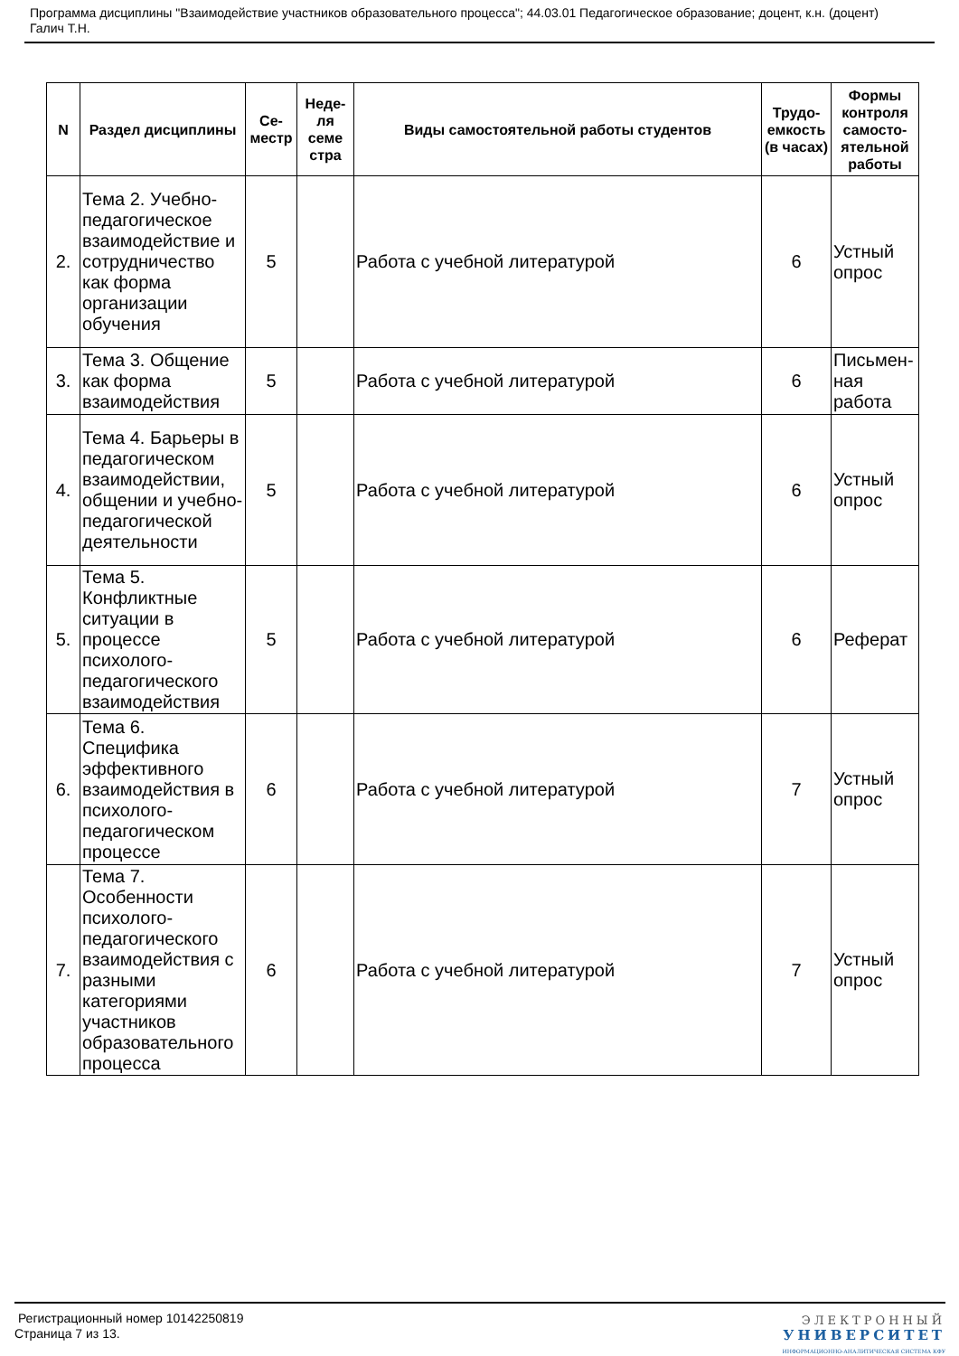Программа дисциплины "Взаимодействие участников образовательного процесса"; 44.03.01 Педагогическое образование; доцент, к.н. (доцент) Галич Т.Н.
| N | Раздел дисциплины | Се-местр | Неде-ля семе стра | Виды самостоятельной работы студентов | Трудо-емкость (в часах) | Формы контроля самосто-ятельной работы |
| --- | --- | --- | --- | --- | --- | --- |
| 2. | Тема 2. Учебно-педагогическое взаимодействие и сотрудничество как форма организации обучения | 5 | | Работа с учебной литературой | 6 | Устный опрос |
| 3. | Тема 3. Общение как форма взаимодействия | 5 | | Работа с учебной литературой | 6 | Письмен-ная работа |
| 4. | Тема 4. Барьеры в педагогическом взаимодействии, общении и учебно-педагогической деятельности | 5 | | Работа с учебной литературой | 6 | Устный опрос |
| 5. | Тема 5. Конфликтные ситуации в процессе психолого-педагогического взаимодействия | 5 | | Работа с учебной литературой | 6 | Реферат |
| 6. | Тема 6. Специфика эффективного взаимодействия в психолого-педагогическом процессе | 6 | | Работа с учебной литературой | 7 | Устный опрос |
| 7. | Тема 7. Особенности психолого-педагогического взаимодействия с разными категориями участников образовательного процесса | 6 | | Работа с учебной литературой | 7 | Устный опрос |
Регистрационный номер 10142250819
Страница 7 из 13.
ЭЛЕКТРОННЫЙ
УНИВЕРСИТЕТ
ИНФОРМАЦИОННО-АНАЛИТИЧЕСКАЯ СИСТЕМА КФУ